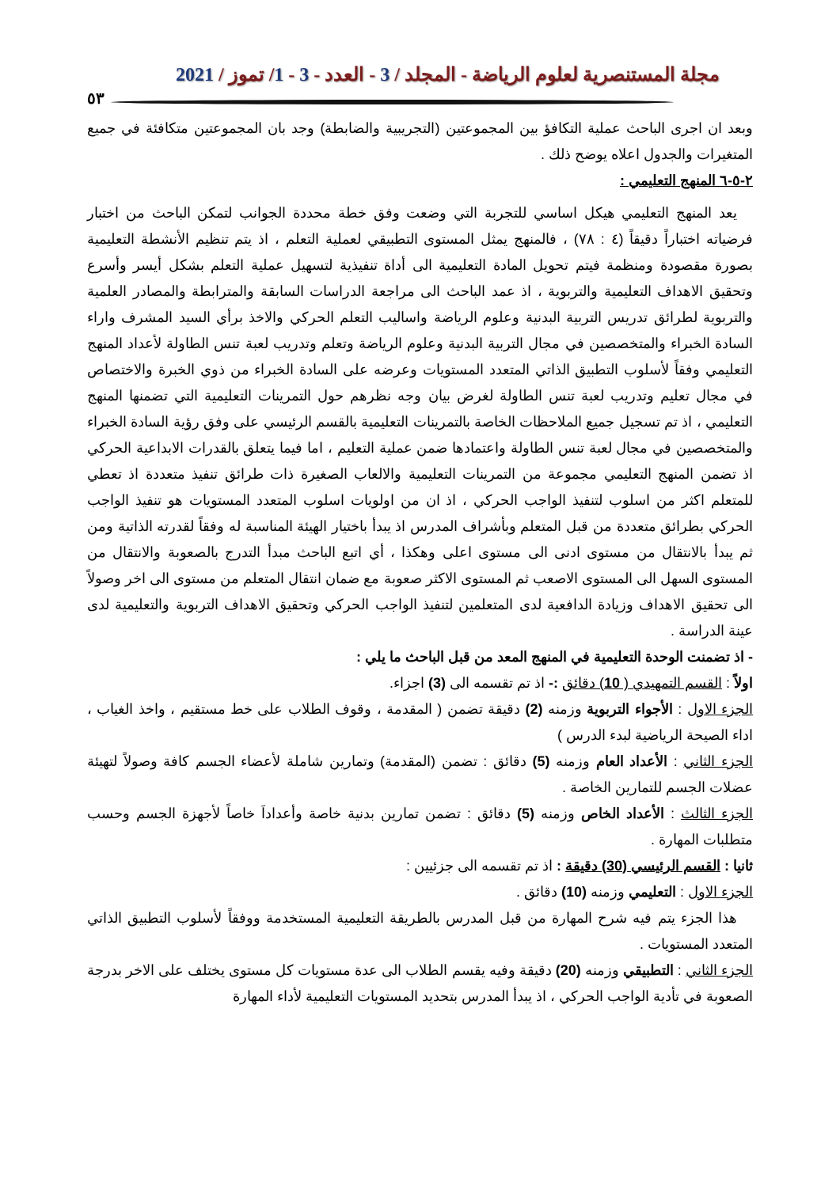مجلة المستنصرية لعلوم الرياضة - المجلد / 3 - العدد - 3 - 1/ تموز / 2021
٥٣
وبعد ان اجرى الباحث عملية التكافؤ بين المجموعتين (التجريبية والضابطة) وجد بان المجموعتين متكافئة في جميع المتغيرات والجدول اعلاه يوضح ذلك .
٢-٥-٦ المنهج التعليمي :
يعد المنهج التعليمي هيكل اساسي للتجربة التي وضعت وفق خطة محددة الجوانب لتمكن الباحث من اختبار فرضياته اختباراً دقيقاً (٤ : ٧٨) ، فالمنهج يمثل المستوى التطبيقي لعملية التعلم ، اذ يتم تنظيم الأنشطة التعليمية بصورة مقصودة ومنظمة فيتم تحويل المادة التعليمية الى أداة تنفيذية لتسهيل عملية التعلم بشكل أيسر وأسرع وتحقيق الاهداف التعليمية والتربوية ، اذ عمد الباحث الى مراجعة الدراسات السابقة والمترابطة والمصادر العلمية والتربوية لطرائق تدريس التربية البدنية وعلوم الرياضة واساليب التعلم الحركي والاخذ برأي السيد المشرف واراء السادة الخبراء والمتخصصين في مجال التربية البدنية وعلوم الرياضة وتعلم وتدريب لعبة تنس الطاولة لأعداد المنهج التعليمي وفقاً لأسلوب التطبيق الذاتي المتعدد المستويات وعرضه على السادة الخبراء من ذوي الخبرة والاختصاص في مجال تعليم وتدريب لعبة تنس الطاولة لغرض بيان وجه نظرهم حول التمرينات التعليمية التي تضمنها المنهج التعليمي ، اذ تم تسجيل جميع الملاحظات الخاصة بالتمرينات التعليمية بالقسم الرئيسي على وفق رؤية السادة الخبراء والمتخصصين في مجال لعبة تنس الطاولة واعتمادها ضمن عملية التعليم ، اما فيما يتعلق بالقدرات الابداعية الحركي اذ تضمن المنهج التعليمي مجموعة من التمرينات التعليمية والالعاب الصغيرة ذات طرائق تنفيذ متعددة اذ تعطي للمتعلم اكثر من اسلوب لتنفيذ الواجب الحركي ، اذ ان من اولويات اسلوب المتعدد المستويات هو تنفيذ الواجب الحركي بطرائق متعددة من قبل المتعلم وبأشراف المدرس اذ يبدأ باختيار الهيئة المناسبة له وفقاً لقدرته الذاتية ومن ثم يبدأ بالانتقال من مستوى ادنى الى مستوى اعلى وهكذا ، أي اتبع الباحث مبدأ التدرج بالصعوبة والانتقال من المستوى السهل الى المستوى الاصعب ثم المستوى الاكثر صعوبة مع ضمان انتقال المتعلم من مستوى الى اخر وصولاً الى تحقيق الاهداف وزيادة الدافعية لدى المتعلمين لتنفيذ الواجب الحركي وتحقيق الاهداف التربوية والتعليمية لدى عينة الدراسة .
- اذ تضمنت الوحدة التعليمية في المنهج المعد من قبل الباحث ما يلي :
اولاً : القسم التمهيدي ( 10) دقائق :- اذ تم تقسمه الى (3) اجزاء.
الجزء الاول : الأجواء التربوية وزمنه (2) دقيقة تضمن ( المقدمة ، وقوف الطلاب على خط مستقيم ، واخذ الغياب ، اداء الصيحة الرياضية لبدء الدرس )
الجزء الثاني : الأعداد العام وزمنه (5) دقائق : تضمن (المقدمة) وتمارين شاملة لأعضاء الجسم كافة وصولاً لتهيئة عضلات الجسم للتمارين الخاصة .
الجزء الثالث : الأعداد الخاص وزمنه (5) دقائق : تضمن تمارين بدنية خاصة وأعداداَ خاصاً لأجهزة الجسم وحسب متطلبات المهارة .
ثانيا : القسم الرئيسي (30) دقيقة : اذ تم تقسمه الى جزئيين :
الجزء الاول : التعليمي وزمنه (10) دقائق .
هذا الجزء يتم فيه شرح المهارة من قبل المدرس بالطريقة التعليمية المستخدمة ووفقاً لأسلوب التطبيق الذاتي المتعدد المستويات .
الجزء الثاني : التطبيقي وزمنه (20) دقيقة وفيه يقسم الطلاب الى عدة مستويات كل مستوى يختلف على الاخر بدرجة الصعوبة في تأدية الواجب الحركي ، اذ يبدأ المدرس بتحديد المستويات التعليمية لأداء المهارة